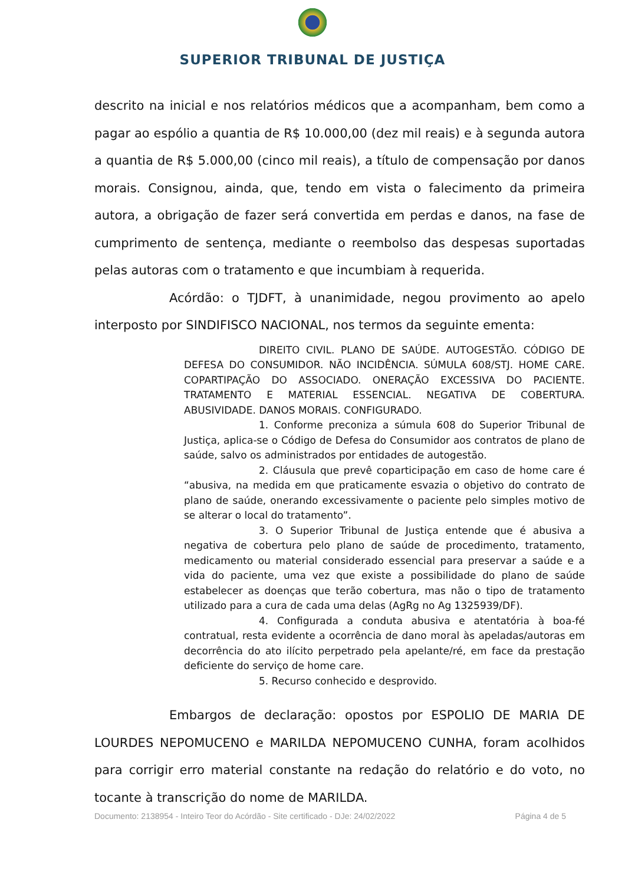SUPERIOR TRIBUNAL DE JUSTIÇA
descrito na inicial e nos relatórios médicos que a acompanham, bem como a pagar ao espólio a quantia de R$ 10.000,00 (dez mil reais) e à segunda autora a quantia de R$ 5.000,00 (cinco mil reais), a título de compensação por danos morais. Consignou, ainda, que, tendo em vista o falecimento da primeira autora, a obrigação de fazer será convertida em perdas e danos, na fase de cumprimento de sentença, mediante o reembolso das despesas suportadas pelas autoras com o tratamento e que incumbiam à requerida.
Acórdão: o TJDFT, à unanimidade, negou provimento ao apelo interposto por SINDIFISCO NACIONAL, nos termos da seguinte ementa:
DIREITO CIVIL. PLANO DE SAÚDE. AUTOGESTÃO. CÓDIGO DE DEFESA DO CONSUMIDOR. NÃO INCIDÊNCIA. SÚMULA 608/STJ. HOME CARE. COPARTIPAÇÃO DO ASSOCIADO. ONERAÇÃO EXCESSIVA DO PACIENTE. TRATAMENTO E MATERIAL ESSENCIAL. NEGATIVA DE COBERTURA. ABUSIVIDADE. DANOS MORAIS. CONFIGURADO.
1. Conforme preconiza a súmula 608 do Superior Tribunal de Justiça, aplica-se o Código de Defesa do Consumidor aos contratos de plano de saúde, salvo os administrados por entidades de autogestão.
2. Cláusula que prevê coparticipação em caso de home care é “abusiva, na medida em que praticamente esvazia o objetivo do contrato de plano de saúde, onerando excessivamente o paciente pelo simples motivo de se alterar o local do tratamento”.
3. O Superior Tribunal de Justiça entende que é abusiva a negativa de cobertura pelo plano de saúde de procedimento, tratamento, medicamento ou material considerado essencial para preservar a saúde e a vida do paciente, uma vez que existe a possibilidade do plano de saúde estabelecer as doenças que terão cobertura, mas não o tipo de tratamento utilizado para a cura de cada uma delas (AgRg no Ag 1325939/DF).
4. Configurada a conduta abusiva e atentatória à boa-fé contratual, resta evidente a ocorrência de dano moral às apeladas/autoras em decorrência do ato ilícito perpetrado pela apelante/ré, em face da prestação deficiente do serviço de home care.
5. Recurso conhecido e desprovido.
Embargos de declaração: opostos por ESPOLIO DE MARIA DE LOURDES NEPOMUCENO e MARILDA NEPOMUCENO CUNHA, foram acolhidos para corrigir erro material constante na redação do relatório e do voto, no tocante à transcrição do nome de MARILDA.
Documento: 2138954 - Inteiro Teor do Acórdão - Site certificado - DJe: 24/02/2022 Página 4 de 5